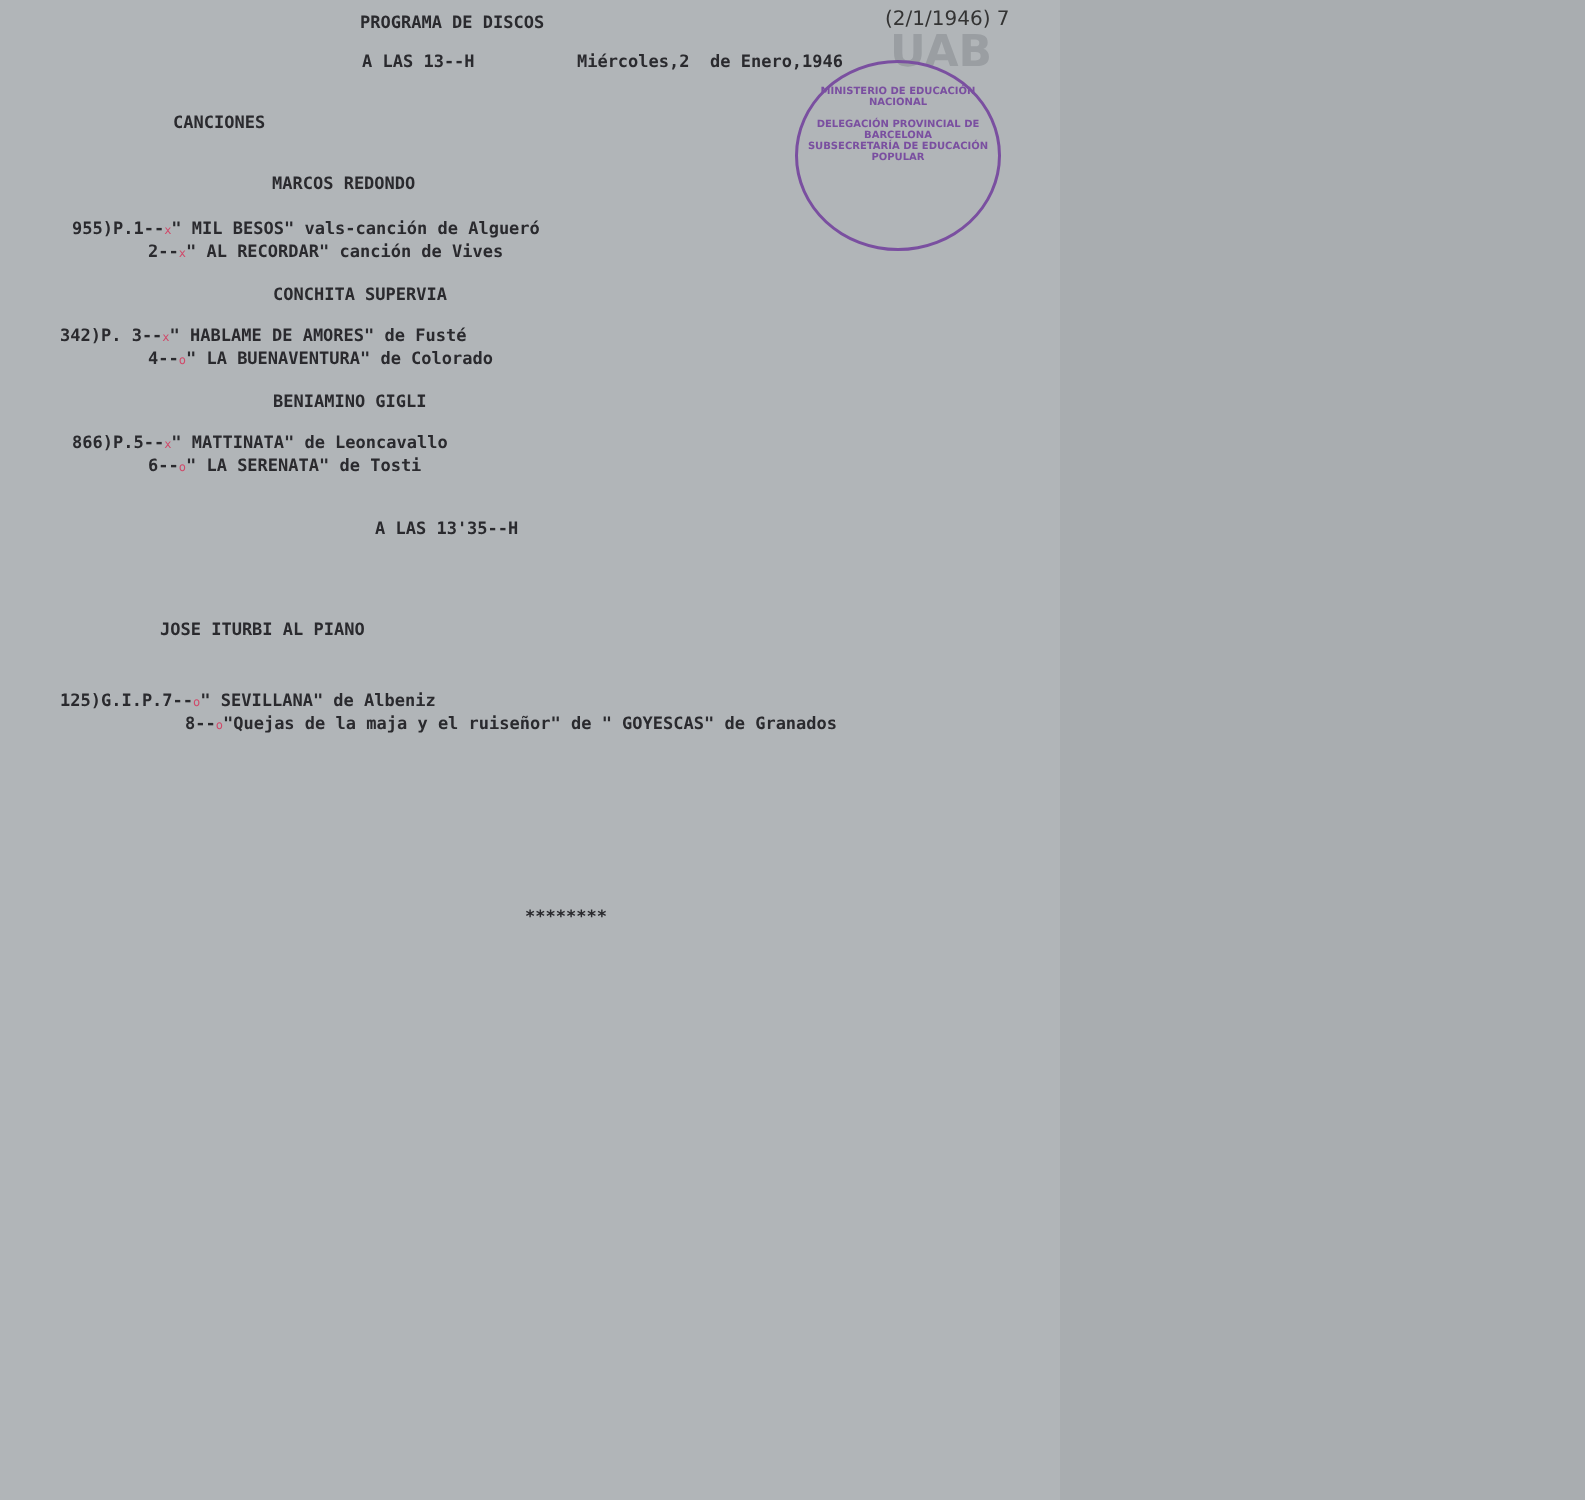(2/1/1946) 7
UAB
MINISTERIO DE EDUCACIÓN NACIONAL
DELEGACIÓN PROVINCIAL DE BARCELONA
SUBSECRETARÍA DE EDUCACIÓN POPULAR
PROGRAMA DE DISCOS
A LAS 13--H Miércoles,2 de Enero,1946
CANCIONES
MARCOS REDONDO
955)P.1--x" MIL BESOS" vals-canción de Algueró
2--x" AL RECORDAR" canción de Vives
CONCHITA SUPERVIA
342)P. 3--x" HABLAME DE AMORES" de Fusté
4--o" LA BUENAVENTURA" de Colorado
BENIAMINO GIGLI
866)P.5--x" MATTINATA" de Leoncavallo
6--o" LA SERENATA" de Tosti
A LAS 13'35--H
JOSE ITURBI AL PIANO
125)G.I.P.7--o" SEVILLANA" de Albeniz
8--o"Quejas de la maja y el ruiseñor" de " GOYESCAS" de Granados
********